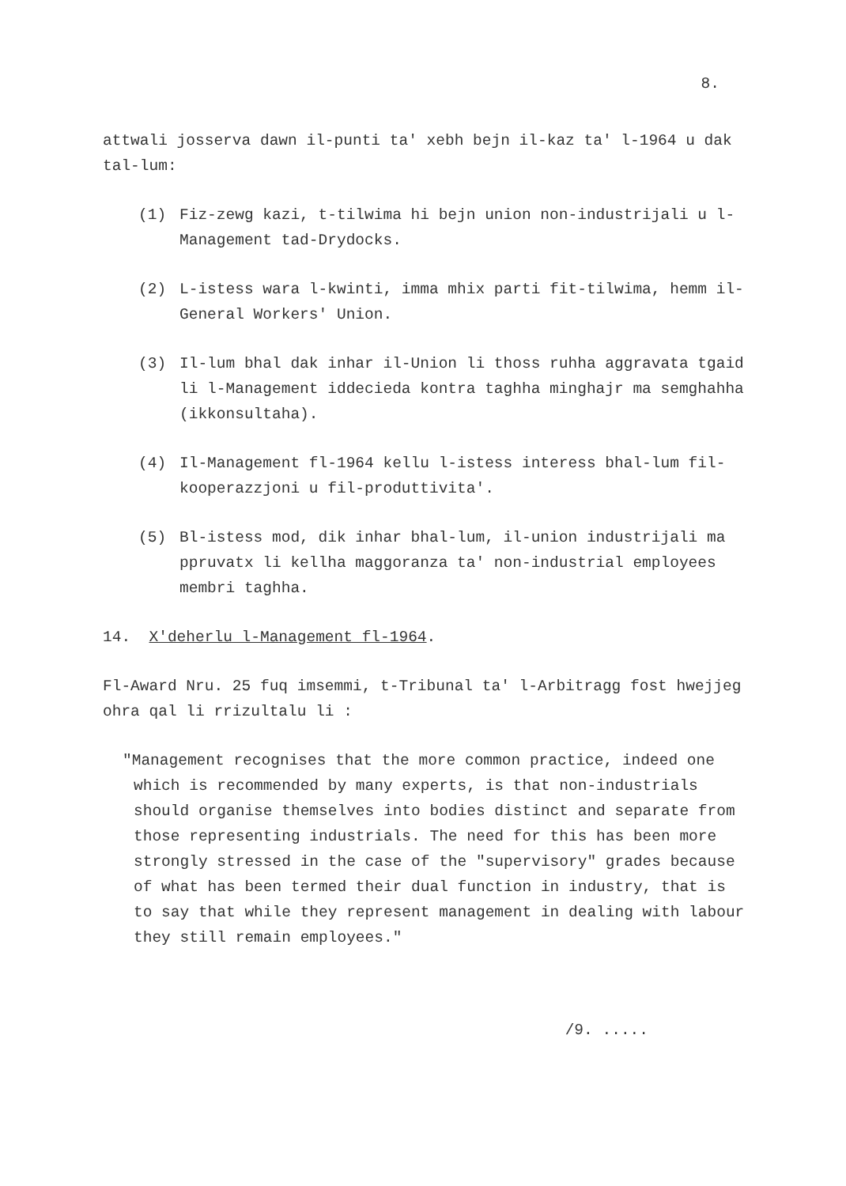8.
attwali josserva dawn il-punti ta' xebh bejn il-kaz ta' l-1964 u dak tal-lum:
(1) Fiz-zewg kazi, t-tilwima hi bejn union non-industrijali u l-Management tad-Drydocks.
(2) L-istess wara l-kwinti, imma mhix parti fit-tilwima, hemm il-General Workers' Union.
(3) Il-lum bhal dak inhar il-Union li thoss ruhha aggravata tgaid li l-Management iddecieda kontra taghha minghajr ma semghahha (ikkonsultaha).
(4) Il-Management fl-1964 kellu l-istess interess bhal-lum fil-kooperazzjoni u fil-produttivita'.
(5) Bl-istess mod, dik inhar bhal-lum, il-union industrijali ma ppruvatx li kellha maggoranza ta' non-industrial employees membri taghha.
14. X'deherlu l-Management fl-1964.
Fl-Award Nru. 25 fuq imsemmi, t-Tribunal ta' l-Arbitragg fost hwejjeg ohra qal li rrizultalu li :
"Management recognises that the more common practice, indeed one which is recommended by many experts, is that non-industrials should organise themselves into bodies distinct and separate from those representing industrials. The need for this has been more strongly stressed in the case of the "supervisory" grades because of what has been termed their dual function in industry, that is to say that while they represent management in dealing with labour they still remain employees."
/9. .....